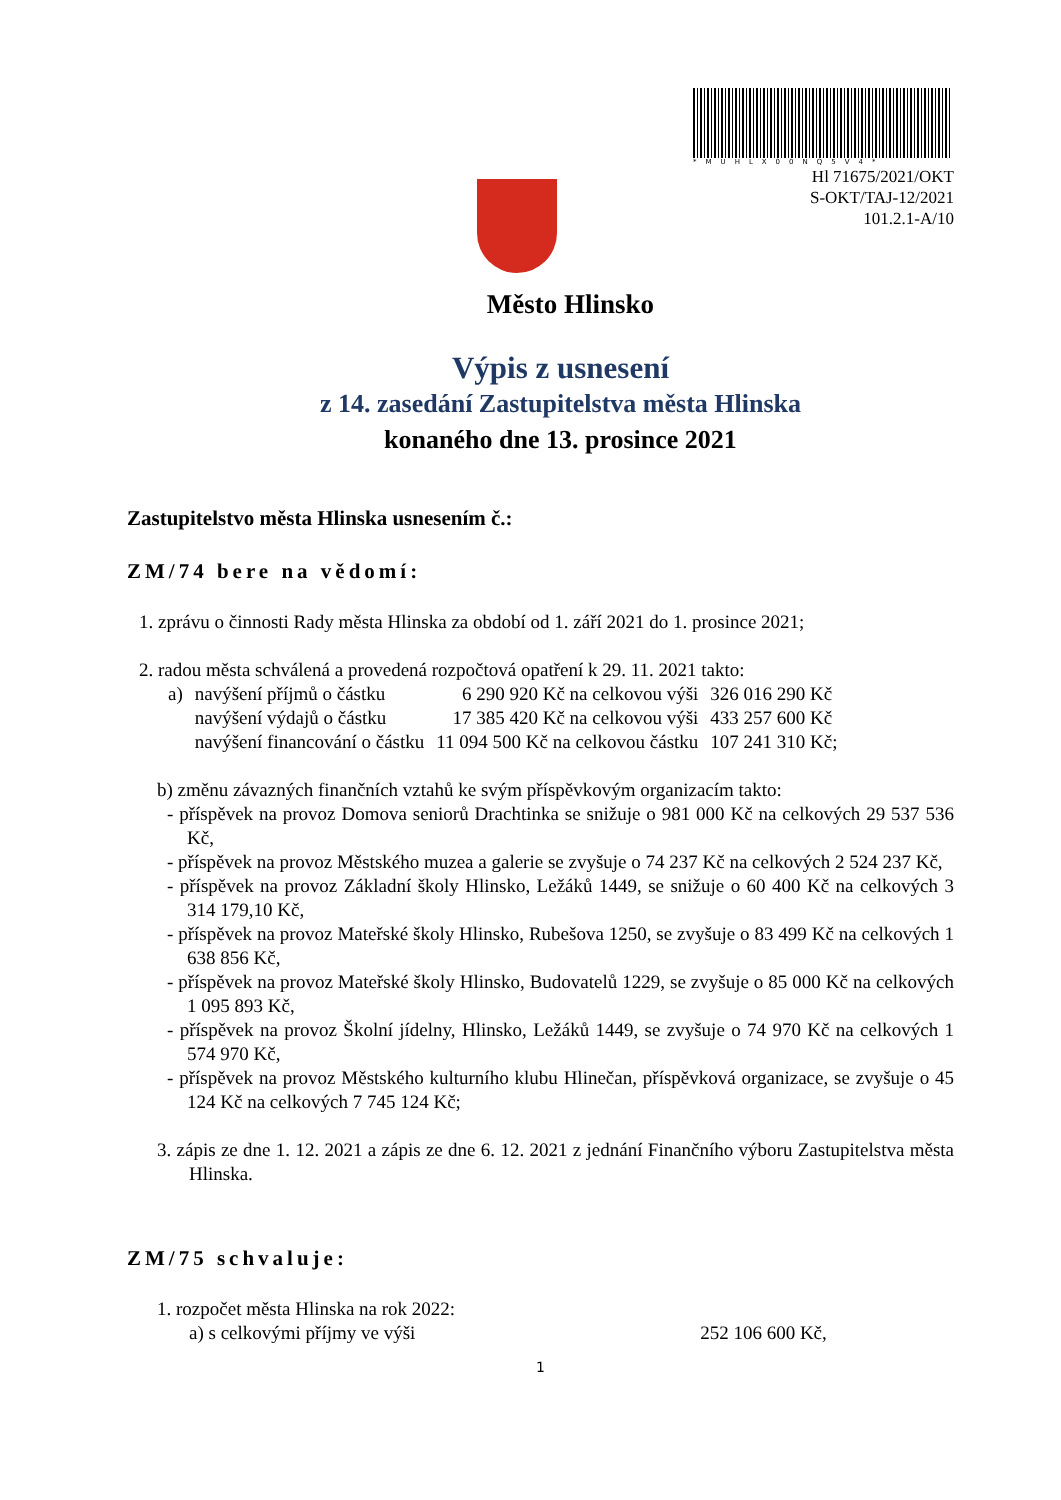*MUHLX00NQ5V4*
Hl 71675/2021/OKT
S-OKT/TAJ-12/2021
101.2.1-A/10
Město Hlinsko
Výpis z usnesení
z 14. zasedání Zastupitelstva města Hlinska
konaného dne 13. prosince 2021
Zastupitelstvo města Hlinska usnesením č.:
ZM/74 bere na vědomí:
1. zprávu o činnosti Rady města Hlinska za období od 1. září 2021 do 1. prosince 2021;
2. radou města schválená a provedená rozpočtová opatření k 29. 11. 2021 takto:
| a) | navýšení příjmů o částku | 6 290 920 Kč na celkovou výši | 326 016 290 Kč |
| | navýšení výdajů o částku | 17 385 420 Kč na celkovou výši | 433 257 600 Kč |
| | navýšení financování o částku | 11 094 500 Kč na celkovou částku | 107 241 310 Kč; |
b) změnu závazných finančních vztahů ke svým příspěvkovým organizacím takto:
- příspěvek na provoz Domova seniorů Drachtinka se snižuje o 981 000 Kč na celkových 29 537 536 Kč,
- příspěvek na provoz Městského muzea a galerie se zvyšuje o 74 237 Kč na celkových 2 524 237 Kč,
- příspěvek na provoz Základní školy Hlinsko, Ležáků 1449, se snižuje o 60 400 Kč na celkových 3 314 179,10 Kč,
- příspěvek na provoz Mateřské školy Hlinsko, Rubešova 1250, se zvyšuje o 83 499 Kč na celkových 1 638 856 Kč,
- příspěvek na provoz Mateřské školy Hlinsko, Budovatelů 1229, se zvyšuje o 85 000 Kč na celkových 1 095 893 Kč,
- příspěvek na provoz Školní jídelny, Hlinsko, Ležáků 1449, se zvyšuje o 74 970 Kč na celkových 1 574 970 Kč,
- příspěvek na provoz Městského kulturního klubu Hlinečan, příspěvková organizace, se zvyšuje o 45 124 Kč na celkových 7 745 124 Kč;
3. zápis ze dne 1. 12. 2021 a zápis ze dne 6. 12. 2021 z jednání Finančního výboru Zastupitelstva města Hlinska.
ZM/75 schvaluje:
1. rozpočet města Hlinska na rok 2022:
a) s celkovými příjmy ve výši 252 106 600 Kč,
1